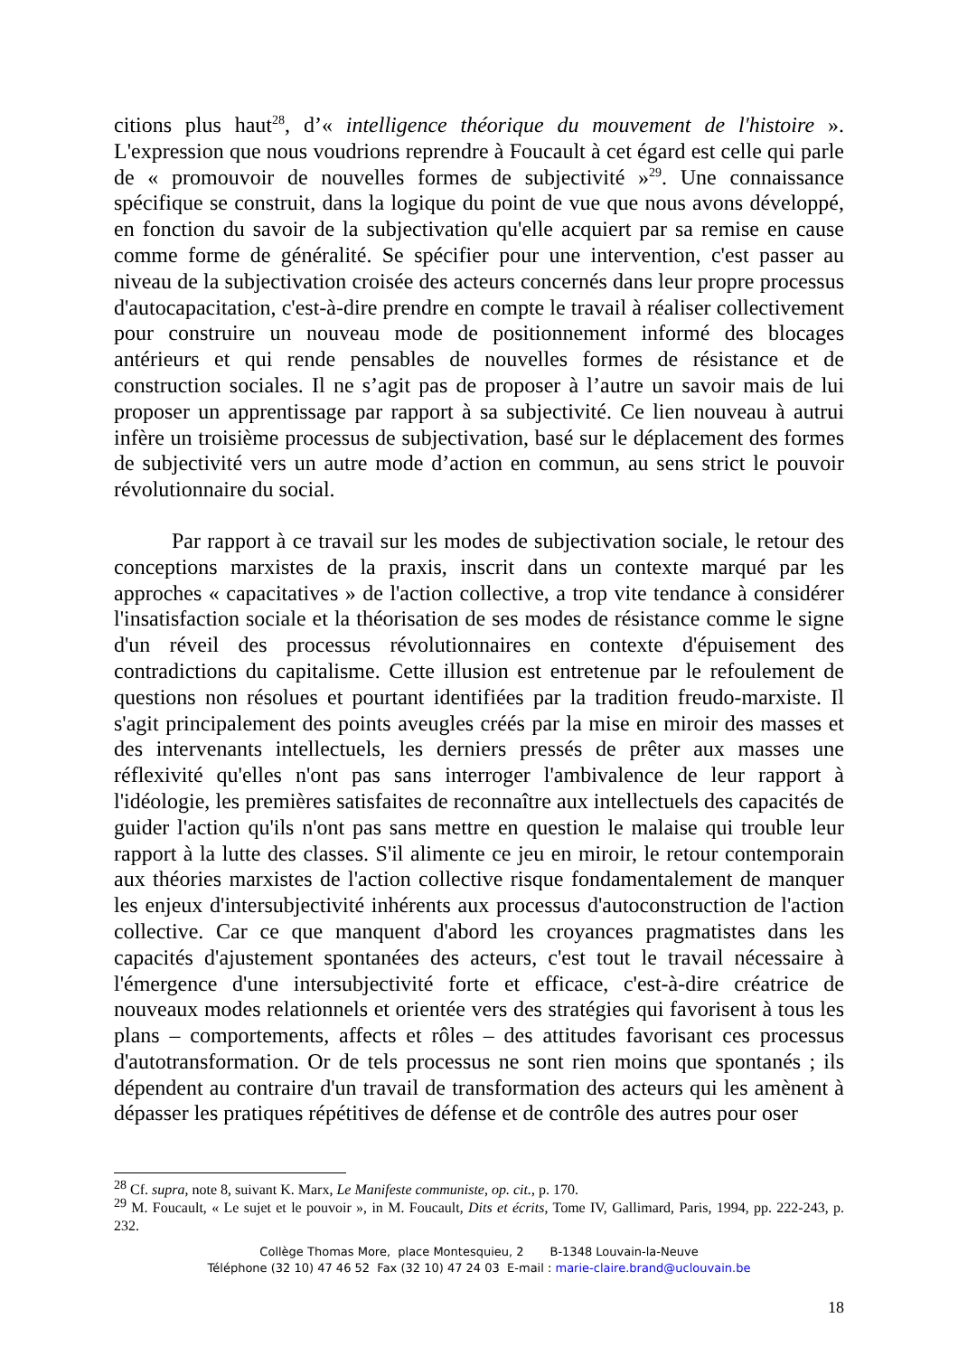citions plus haut<sup>28</sup>, d’« intelligence théorique du mouvement de l'histoire ». L'expression que nous voudrions reprendre à Foucault à cet égard est celle qui parle de « promouvoir de nouvelles formes de subjectivité »<sup>29</sup>. Une connaissance spécifique se construit, dans la logique du point de vue que nous avons développé, en fonction du savoir de la subjectivation qu'elle acquiert par sa remise en cause comme forme de généralité. Se spécifier pour une intervention, c'est passer au niveau de la subjectivation croisée des acteurs concernés dans leur propre processus d'autocapacitation, c'est-à-dire prendre en compte le travail à réaliser collectivement pour construire un nouveau mode de positionnement informé des blocages antérieurs et qui rende pensables de nouvelles formes de résistance et de construction sociales. Il ne s’agit pas de proposer à l’autre un savoir mais de lui proposer un apprentissage par rapport à sa subjectivité. Ce lien nouveau à autrui infère un troisième processus de subjectivation, basé sur le déplacement des formes de subjectivité vers un autre mode d’action en commun, au sens strict le pouvoir révolutionnaire du social.
Par rapport à ce travail sur les modes de subjectivation sociale, le retour des conceptions marxistes de la praxis, inscrit dans un contexte marqué par les approches « capacitatives » de l'action collective, a trop vite tendance à considérer l'insatisfaction sociale et la théorisation de ses modes de résistance comme le signe d'un réveil des processus révolutionnaires en contexte d'épuisement des contradictions du capitalisme. Cette illusion est entretenue par le refoulement de questions non résolues et pourtant identifiées par la tradition freudo-marxiste. Il s'agit principalement des points aveugles créés par la mise en miroir des masses et des intervenants intellectuels, les derniers pressés de prêter aux masses une réflexivité qu'elles n'ont pas sans interroger l'ambivalence de leur rapport à l'idéologie, les premières satisfaites de reconnaître aux intellectuels des capacités de guider l'action qu'ils n'ont pas sans mettre en question le malaise qui trouble leur rapport à la lutte des classes. S'il alimente ce jeu en miroir, le retour contemporain aux théories marxistes de l'action collective risque fondamentalement de manquer les enjeux d'intersubjectivité inhérents aux processus d'autoconstruction de l'action collective. Car ce que manquent d'abord les croyances pragmatistes dans les capacités d'ajustement spontanées des acteurs, c'est tout le travail nécessaire à l'émergence d'une intersubjectivité forte et efficace, c'est-à-dire créatrice de nouveaux modes relationnels et orientée vers des stratégies qui favorisent à tous les plans – comportements, affects et rôles – des attitudes favorisant ces processus d'autotransformation. Or de tels processus ne sont rien moins que spontanés ; ils dépendent au contraire d'un travail de transformation des acteurs qui les amènent à dépasser les pratiques répétitives de défense et de contrôle des autres pour oser
<sup>28</sup> Cf. supra, note 8, suivant K. Marx, Le Manifeste communiste, op. cit., p. 170.
<sup>29</sup> M. Foucault, « Le sujet et le pouvoir », in M. Foucault, Dits et écrits, Tome IV, Gallimard, Paris, 1994, pp. 222-243, p. 232.
Collège Thomas More, place Montesquieu, 2 B-1348 Louvain-la-Neuve
Téléphone (32 10) 47 46 52 Fax (32 10) 47 24 03 E-mail : marie-claire.brand@uclouvain.be
18